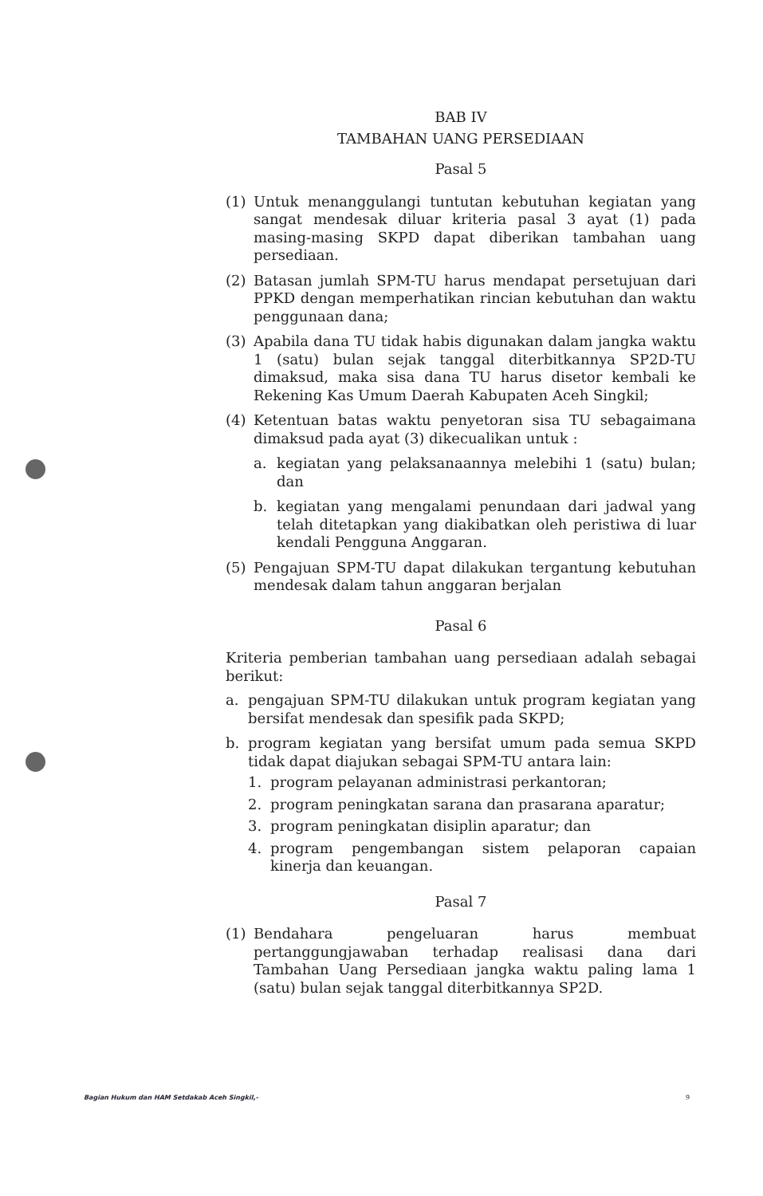BAB IV
TAMBAHAN UANG PERSEDIAAN
Pasal 5
(1) Untuk menanggulangi tuntutan kebutuhan kegiatan yang sangat mendesak diluar kriteria pasal 3 ayat (1) pada masing-masing SKPD dapat diberikan tambahan uang persediaan.
(2) Batasan jumlah SPM-TU harus mendapat persetujuan dari PPKD dengan memperhatikan rincian kebutuhan dan waktu penggunaan dana;
(3) Apabila dana TU tidak habis digunakan dalam jangka waktu 1 (satu) bulan sejak tanggal diterbitkannya SP2D-TU dimaksud, maka sisa dana TU harus disetor kembali ke Rekening Kas Umum Daerah Kabupaten Aceh Singkil;
(4) Ketentuan batas waktu penyetoran sisa TU sebagaimana dimaksud pada ayat (3) dikecualikan untuk :
a. kegiatan yang pelaksanaannya melebihi 1 (satu) bulan; dan
b. kegiatan yang mengalami penundaan dari jadwal yang telah ditetapkan yang diakibatkan oleh peristiwa di luar kendali Pengguna Anggaran.
(5) Pengajuan SPM-TU dapat dilakukan tergantung kebutuhan mendesak dalam tahun anggaran berjalan
Pasal 6
Kriteria pemberian tambahan uang persediaan adalah sebagai berikut:
a. pengajuan SPM-TU dilakukan untuk program kegiatan yang bersifat mendesak dan spesifik pada SKPD;
b. program kegiatan yang bersifat umum pada semua SKPD tidak dapat diajukan sebagai SPM-TU antara lain:
1. program pelayanan administrasi perkantoran;
2. program peningkatan sarana dan prasarana aparatur;
3. program peningkatan disiplin aparatur; dan
4. program pengembangan sistem pelaporan capaian kinerja dan keuangan.
Pasal 7
(1) Bendahara pengeluaran harus membuat pertanggungjawaban terhadap realisasi dana dari Tambahan Uang Persediaan jangka waktu paling lama 1 (satu) bulan sejak tanggal diterbitkannya SP2D.
Bagian Hukum dan HAM Setdakab Aceh Singkil,- 9